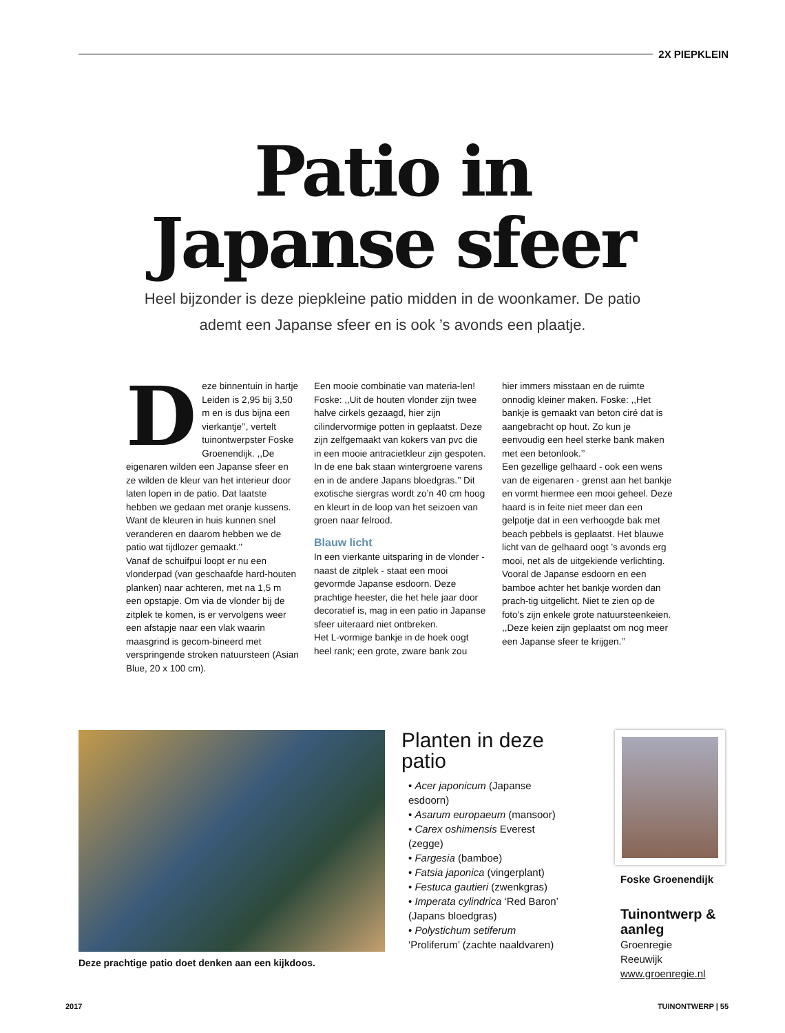2X PIEPKLEIN
Patio in
Japanse sfeer
Heel bijzonder is deze piepkleine patio midden in de woonkamer. De patio ademt een Japanse sfeer en is ook ’s avonds een plaatje.
Deze binnentuin in hartje Leiden is 2,95 bij 3,50 m en is dus bijna een vierkantje’’, vertelt tuinontwerpster Foske Groenendijk. ,,De eigenaren wilden een Japanse sfeer en ze wilden de kleur van het interieur door laten lopen in de patio. Dat laatste hebben we gedaan met oranje kussens. Want de kleuren in huis kunnen snel veranderen en daarom hebben we de patio wat tijdlozer gemaakt.’’
Vanaf de schuifpui loopt er nu een vlonderpad (van geschaafde hard-houten planken) naar achteren, met na 1,5 m een opstapje. Om via de vlonder bij de zitplek te komen, is er vervolgens weer een afstapje naar een vlak waarin maasgrind is gecom-bineerd met verspringende stroken natuursteen (Asian Blue, 20 x 100 cm).
Een mooie combinatie van materia-len! Foske: ,,Uit de houten vlonder zijn twee halve cirkels gezaagd, hier zijn cilindervormige potten in geplaatst. Deze zijn zelfgemaakt van kokers van pvc die in een mooie antracietkleur zijn gespoten. In de ene bak staan wintergroene varens en in de andere Japans bloedgras.’’ Dit exotische siergras wordt zo’n 40 cm hoog en kleurt in de loop van het seizoen van groen naar felrood.
Blauw licht
In een vierkante uitsparing in de vlonder - naast de zitplek - staat een mooi gevormde Japanse esdoorn. Deze prachtige heester, die het hele jaar door decoratief is, mag in een patio in Japanse sfeer uiteraard niet ontbreken.
Het L-vormige bankje in de hoek oogt heel rank; een grote, zware bank zou
hier immers misstaan en de ruimte onnodig kleiner maken. Foske: ,,Het bankje is gemaakt van beton ciré dat is aangebracht op hout. Zo kun je eenvoudig een heel sterke bank maken met een betonlook.’’
Een gezellige gelhaard - ook een wens van de eigenaren - grenst aan het bankje en vormt hiermee een mooi geheel. Deze haard is in feite niet meer dan een gelpotje dat in een verhoogde bak met beach pebbels is geplaatst. Het blauwe licht van de gelhaard oogt ’s avonds erg mooi, net als de uitgekiende verlichting. Vooral de Japanse esdoorn en een bamboe achter het bankje worden dan prach-tig uitgelicht. Niet te zien op de foto’s zijn enkele grote natuursteenkeien. ,,Deze keien zijn geplaatst om nog meer een Japanse sfeer te krijgen.’’
Deze prachtige patio doet denken aan een kijkdoos.
Planten in deze patio
• Acer japonicum (Japanse esdoorn)
• Asarum europaeum (mansoor)
• Carex oshimensis Everest (zegge)
• Fargesia (bamboe)
• Fatsia japonica (vingerplant)
• Festuca gautieri (zwenkgras)
• Imperata cylindrica ‘Red Baron’ (Japans bloedgras)
• Polystichum setiferum ‘Proliferum’ (zachte naaldvaren)
Foske Groenendijk
Tuinontwerp & aanleg
Groenregie
Reeuwijk
www.groenregie.nl
2017 TUINONTWERP | 55